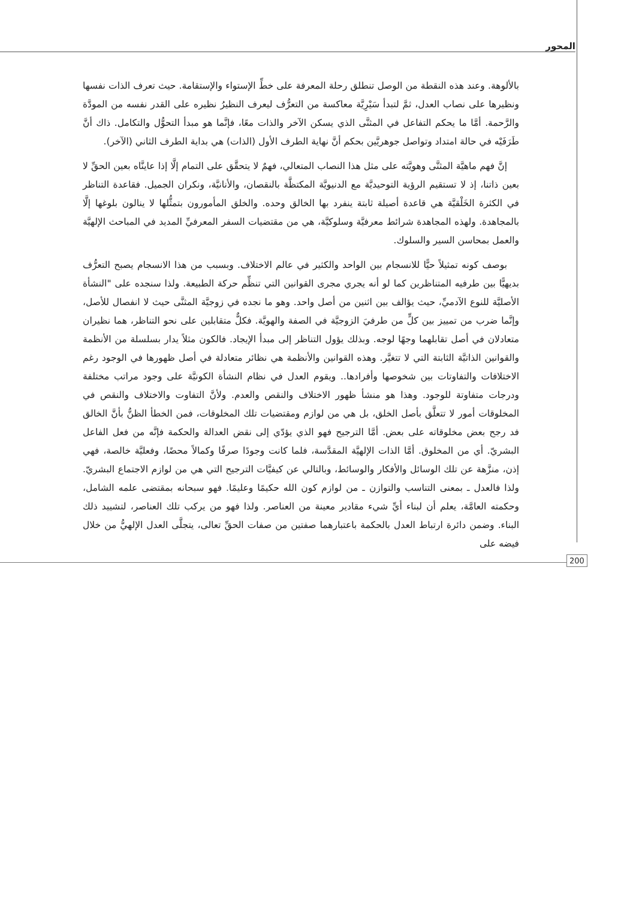المحور
بالألوهة. وعند هذه النقطة من الوصل تنطلق رحلة المعرفة على خطِّ الإستواء والإستقامة. حيث تعرف الذات نفسها ونظيرها على نصاب العدل، ثمَّ لتبدأ سَيْرِيَّة معاكسة من التعرُّف ليعرف النظيرُ نظيره على القدر نفسه من المودَّة والرَّحمة. أمَّا ما يحكم التفاعل في المثنَّى الذي يسكن الآخر والذات معًا، فإنَّما هو مبدأ التحوُّل والتكامل. ذاك أنَّ طَرَفَيْه في حالة امتداد وتواصل جوهريَّين بحكم أنَّ نهاية الطرف الأول (الذات) هي بداية الطرف الثاني (الآخر).
إنَّ فهم ماهيَّة المثنَّى وهويَّته على مثل هذا النصاب المتعالي، فهمٌ لا يتحقَّق على التمام إلَّا إذا عاينَّاه بعين الحقِّ لا بعين ذاتنا، إذ لا تستقيم الرؤية التوحيديَّة مع الدنيويَّة المكتظَّة بالنقصان، والأنانيَّة، ونكران الجميل. فقاعدة التناظر في الكثرة الخَلْقيَّة هي قاعدة أصيلة ثابتة ينفرد بها الخالق وحده. والخلق المأمورون بتمثُّلها لا ينالون بلوغها إلَّا بالمجاهدة. ولهذه المجاهدة شرائط معرفيَّة وسلوكيَّة، هي من مقتضيات السفر المعرفيِّ المديد في المباحث الإلهيَّة والعمل بمحاسن السير والسلوك.
بوصف كونه تمثيلاً حيًّا للانسجام بين الواحد والكثير في عالم الاختلاف. وبسبب من هذا الانسجام يصبح التعرُّف بديهيًّا بين طرفيه المتناظرين كما لو أنه يجري مجرى القوانين التي تنظِّم حركة الطبيعة. ولذا سنجده على "النشأة الأصليَّة للنوع الآدميِّ، حيث يؤالف بين اثنين من أصل واحد. وهو ما نجده في زوجيَّة المثنَّى حيث لا انفصال للأصل، وإنَّما ضرب من تمييز بين كلٍّ من طرفيَ الزوجيَّة في الصفة والهويَّة. فكلٌّ متقابلين على نحو التناظر، هما نظيران متعادلان في أصل تقابلهما وجهًا لوجه. وبذلك يؤول التناظر إلى مبدأ الإيجاد. فالكون مثلاً يدار بسلسلة من الأنظمة والقوانين الذاتيَّة الثابتة التي لا تتغيَّر. وهذه القوانين والأنظمة هي نظائر متعادلة في أصل ظهورها في الوجود رغم الاختلافات والتفاوتات بين شخوصها وأفرادها.. ويقوم العدل في نظام النشأة الكونيَّة على وجود مراتب مختلفة ودرجات متفاوتة للوجود. وهذا هو منشأ ظهور الاختلاف والنقص والعدم. ولأنَّ التفاوت والاختلاف والنقص في المخلوقات أمور لا تتعلَّق بأصل الخلق، بل هي من لوازم ومقتضيات تلك المخلوقات، فمن الخطأ الظنُّ بأنَّ الخالق فد رجح بعض مخلوقاته على بعض. أمَّا الترجيح فهو الذي يؤدّي إلى نقض العدالة والحكمة فإنَّه من فعل الفاعل البشريّ. أي من المخلوق. أمَّا الذات الإلهيَّة المقدَّسة، فلما كانت وجودًا صرفًا وكمالاً محضًا، وفعليَّة خالصة، فهي إذن، منزَّهة عن تلك الوسائل والأفكار والوسائط، وبالتالي عن كيفيَّات الترجيح التي هي من لوازم الاجتماع البشريّ. ولذا فالعدل ـ بمعنى التناسب والتوازن ـ من لوازم كون الله حكيمًا وعليمًا. فهو سبحانه بمقتضى علمه الشامل، وحكمته العامَّة، يعلم أن لبناء أيِّ شيء مقادير معينة من العناصر. ولذا فهو من يركب تلك العناصر، لتشييد ذلك البناء. وضمن دائرة ارتباط العدل بالحكمة باعتبارهما صفتين من صفات الحقِّ تعالى، يتجلَّى العدل الإلهيُّ من خلال فيضه على
200